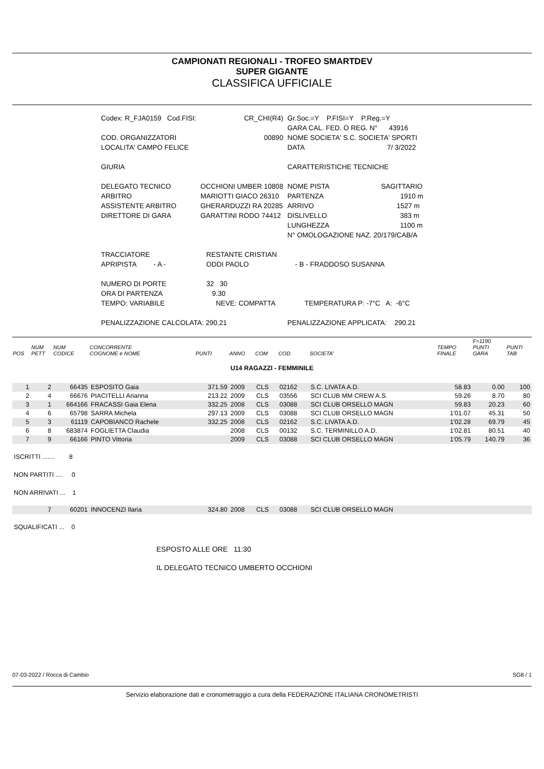CAMPIONATI REGIONALI - TROFEO SMARTDEV
SUPER GIGANTE
CLASSIFICA UFFICIALE
| Codex: R_FJA0159 Cod.FISI: | CR_CHI(R4) | Gr.Soc.=Y P.FISI=Y P.Reg.=Y |
| | | GARA CAL. FED. O REG. N° 43916 |
| COD. ORGANIZZATORI | 00890 | NOME SOCIETA' S.C. SOCIETA' SPORTI |
| LOCALITA' CAMPO FELICE | | DATA 7/ 3/2022 |
| GIURIA | | CARATTERISTICHE TECNICHE |
| DELEGATO TECNICO | OCCHIONI UMBER 10808 | NOME PISTA SAGITTARIO |
| ARBITRO | MARIOTTI GIACO 26310 | PARTENZA 1910 m |
| ASSISTENTE ARBITRO | GHERARDUZZI RA 20285 | ARRIVO 1527 m |
| DIRETTORE DI GARA | GARATTINI RODO 74412 | DISLIVELLO 383 m |
| | | LUNGHEZZA 1100 m |
| | | N° OMOLOGAZIONE NAZ. 20/179/CAB/A |
| TRACCIATORE | RESTANTE CRISTIAN | |
| APRIPISTA - A - | ODDI PAOLO | - B - FRADDOSO SUSANNA |
| NUMERO DI PORTE | 32 30 | |
| ORA DI PARTENZA | 9.30 | |
| TEMPO: VARIABILE | NEVE: COMPATTA | TEMPERATURA P: -7°C A: -6°C |
| PENALIZZAZIONE CALCOLATA: 290.21 | | PENALIZZAZIONE APPLICATA: 290.21 |
| POS | NUM PETT | NUM CODICE | CONCORRENTE COGNOME e NOME | PUNTI | ANNO | COM | COD. | SOCIETA' | TEMPO FINALE | F=1190 PUNTI GARA | PUNTI TAB |
| --- | --- | --- | --- | --- | --- | --- | --- | --- | --- | --- | --- |
| U14 RAGAZZI - FEMMINILE | | | | | | | | | | | |
| 1 | 2 | 66435 | ESPOSITO Gaia | 371.59 | 2009 | CLS | 02162 | S.C. LIVATA A.D. | 58.83 | 0.00 | 100 |
| 2 | 4 | 66676 | PIACITELLI Arianna | 213.22 | 2009 | CLS | 03556 | SCI CLUB MM CREW A.S. | 59.26 | 8.70 | 80 |
| 3 | 1 | 664166 | FRACASSI Gaia Elena | 332.25 | 2008 | CLS | 03088 | SCI CLUB ORSELLO MAGN | 59.83 | 20.23 | 60 |
| 4 | 6 | 65798 | SARRA Michela | 297.13 | 2009 | CLS | 03088 | SCI CLUB ORSELLO MAGN | 1'01.07 | 45.31 | 50 |
| 5 | 3 | 61119 | CAPOBIANCO Rachele | 332.25 | 2008 | CLS | 02162 | S.C. LIVATA A.D. | 1'02.28 | 69.79 | 45 |
| 6 | 8 | 683874 | FOGLIETTA Claudia | | 2008 | CLS | 00132 | S.C. TERMINILLO A.D. | 1'02.81 | 80.51 | 40 |
| 7 | 9 | 66166 | PINTO Vittoria | | 2009 | CLS | 03088 | SCI CLUB ORSELLO MAGN | 1'05.79 | 140.79 | 36 |
| ISCRITTI ....... 8 | | | | | | | | | | | |
| NON PARTITI .... 0 | | | | | | | | | | | |
| NON ARRIVATI ... 1 | | | | | | | | | | | |
| | 7 | 60201 | INNOCENZI Ilaria | 324.80 | 2008 | CLS | 03088 | SCI CLUB ORSELLO MAGN | | | |
| SQUALIFICATI ... 0 | | | | | | | | | | | |
ESPOSTO ALLE ORE 11:30
IL DELEGATO TECNICO UMBERTO OCCHIONI
07-03-2022 / Rocca di Cambio SG8 / 1
Servizio elaborazione dati e cronometraggio a cura della FEDERAZIONE ITALIANA CRONOMETRISTI